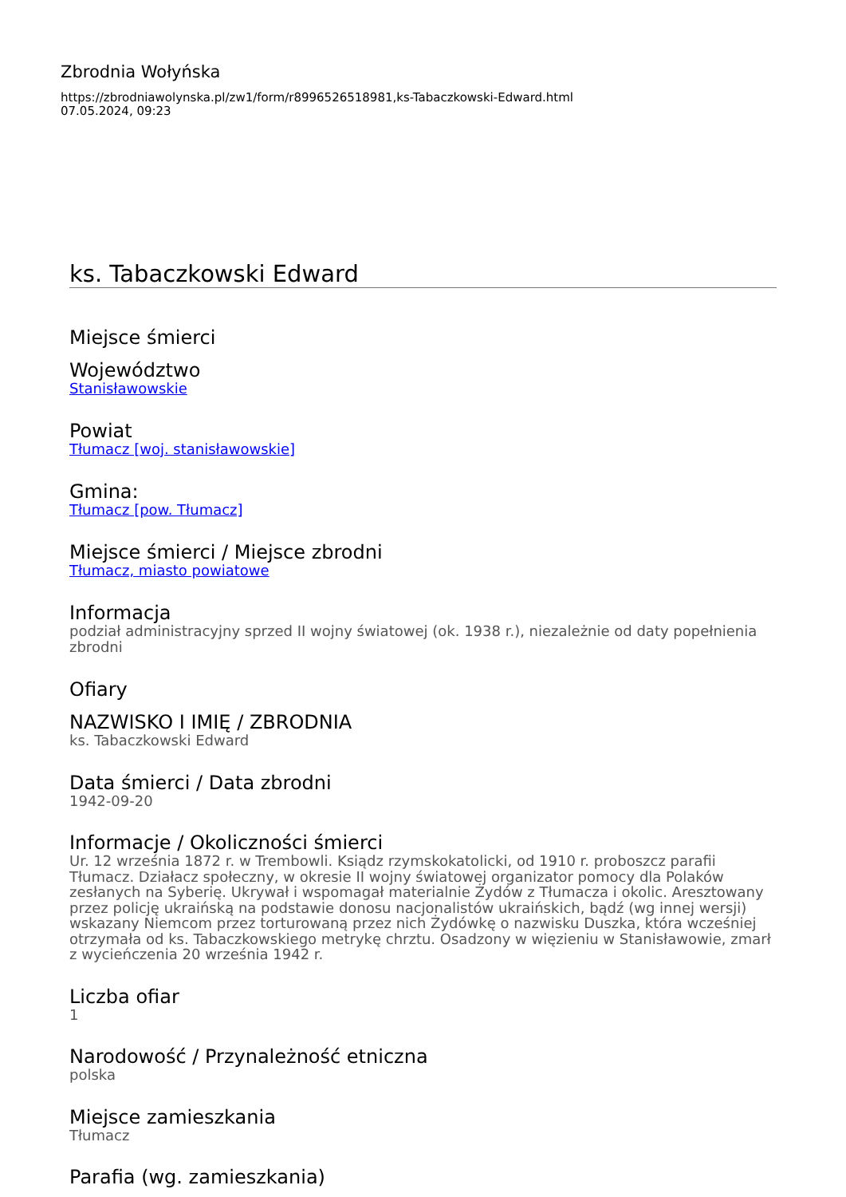Zbrodnia Wołyńska
https://zbrodniawolynska.pl/zw1/form/r8996526518981,ks-Tabaczkowski-Edward.html
07.05.2024, 09:23
ks. Tabaczkowski Edward
Miejsce śmierci
Województwo
Stanisławowskie
Powiat
Tłumacz [woj. stanisławowskie]
Gmina:
Tłumacz [pow. Tłumacz]
Miejsce śmierci / Miejsce zbrodni
Tłumacz, miasto powiatowe
Informacja
podział administracyjny sprzed II wojny światowej (ok. 1938 r.), niezależnie od daty popełnienia zbrodni
Ofiary
NAZWISKO I IMIĘ / ZBRODNIA
ks. Tabaczkowski Edward
Data śmierci / Data zbrodni
1942-09-20
Informacje / Okoliczności śmierci
Ur. 12 września 1872 r. w Trembowli. Ksiądz rzymskokatolicki, od 1910 r. proboszcz parafii Tłumacz. Działacz społeczny, w okresie II wojny światowej organizator pomocy dla Polaków zesłanych na Syberię. Ukrywał i wspomagał materialnie Żydów z Tłumacza i okolic. Aresztowany przez policję ukraińską na podstawie donosu nacjonalistów ukraińskich, bądź (wg innej wersji) wskazany Niemcom przez torturowaną przez nich Żydówkę o nazwisku Duszka, która wcześniej otrzymała od ks. Tabaczkowskiego metrykę chrztu. Osadzony w więzieniu w Stanisławowie, zmarł z wycieńczenia 20 września 1942 r.
Liczba ofiar
1
Narodowość / Przynależność etniczna
polska
Miejsce zamieszkania
Tłumacz
Parafia (wg. zamieszkania)